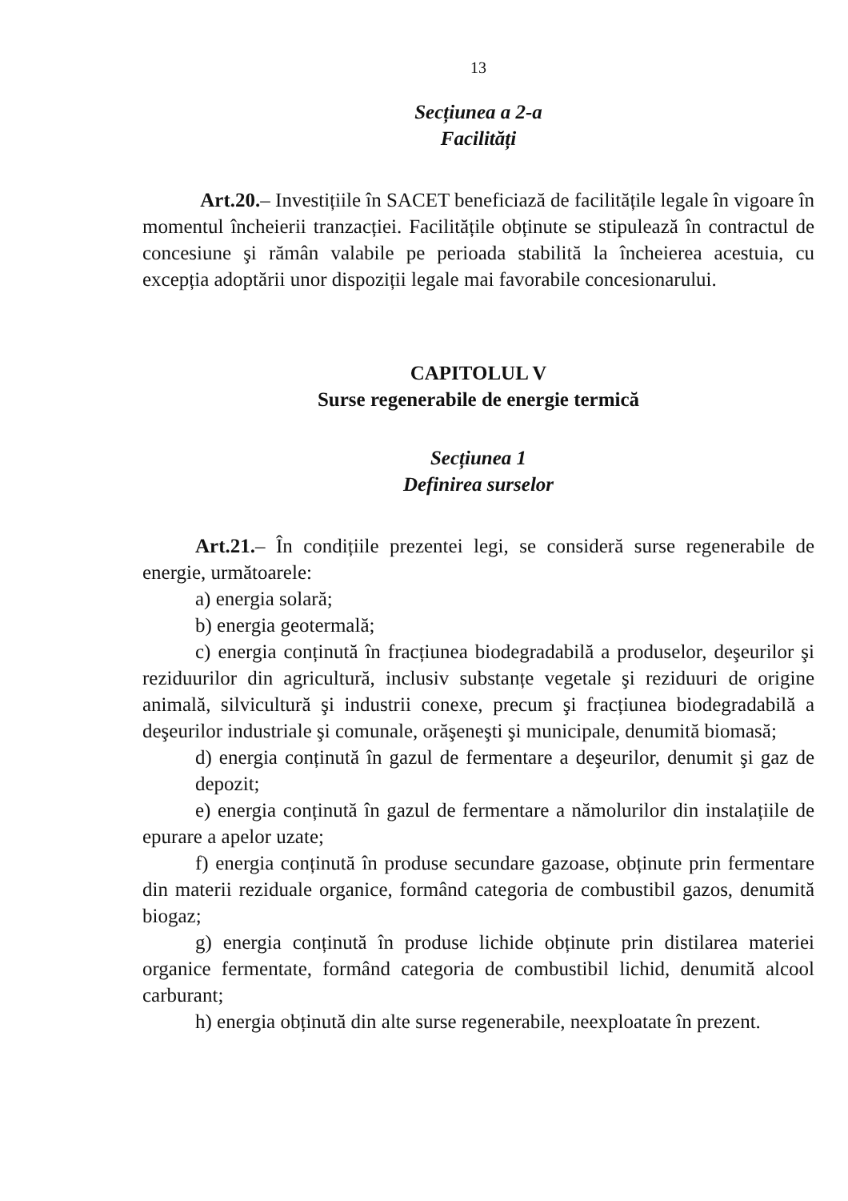13
Secțiunea a 2-a
Facilități
Art.20.– Investițiile în SACET beneficiază de facilitățile legale în vigoare în momentul încheierii tranzacției. Facilitățile obținute se stipulează în contractul de concesiune şi rămân valabile pe perioada stabilită la încheierea acestuia, cu excepția adoptării unor dispoziții legale mai favorabile concesionarului.
CAPITOLUL V
Surse regenerabile de energie termică
Secțiunea 1
Definirea surselor
Art.21.– În condițiile prezentei legi, se consideră surse regenerabile de energie, următoarele:
a) energia solară;
b) energia geotermală;
c) energia conținută în fracțiunea biodegradabilă a produselor, deşeurilor şi reziduurilor din agricultură, inclusiv substanțe vegetale şi reziduuri de origine animală, silvicultură şi industrii conexe, precum şi fracțiunea biodegradabilă a deşeurilor industriale şi comunale, orăşeneşti şi municipale, denumită biomasă;
d) energia conținută în gazul de fermentare a deşeurilor, denumit şi gaz de depozit;
e) energia conținută în gazul de fermentare a nămolurilor din instalațiile de epurare a apelor uzate;
f) energia conținută în produse secundare gazoase, obținute prin fermentare din materii reziduale organice, formând categoria de combustibil gazos, denumită biogaz;
g) energia conținută în produse lichide obținute prin distilarea materiei organice fermentate, formând categoria de combustibil lichid, denumită alcool carburant;
h) energia obținută din alte surse regenerabile, neexploatate în prezent.